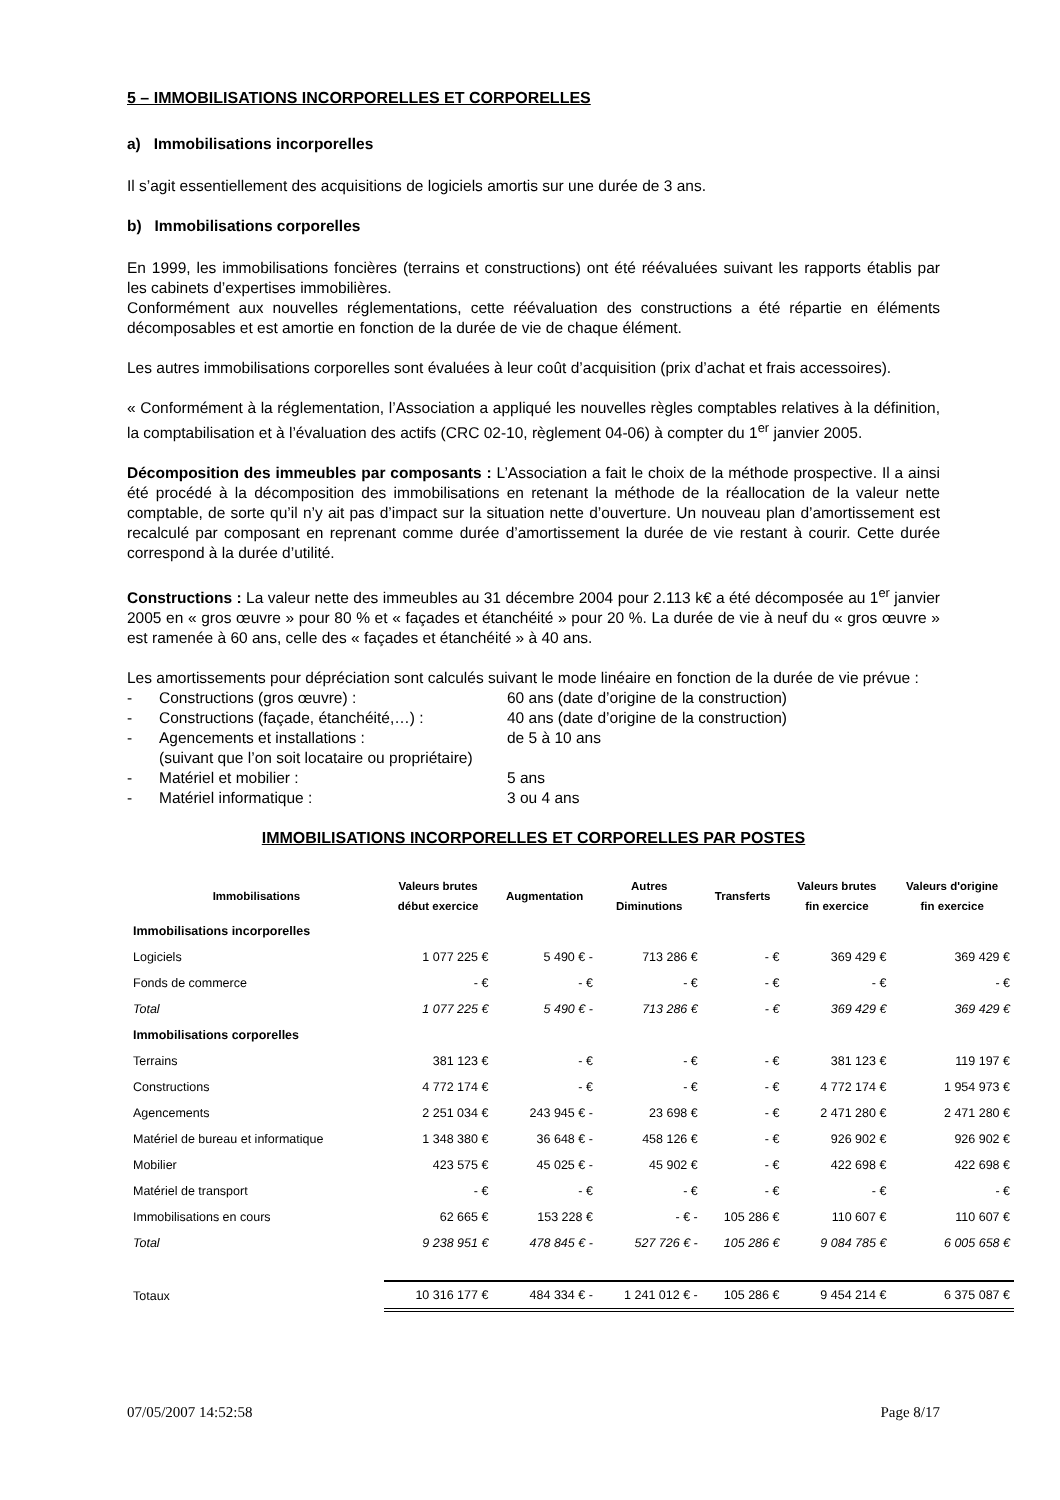5 – IMMOBILISATIONS INCORPORELLES ET CORPORELLES
a) Immobilisations incorporelles
Il s’agit essentiellement des acquisitions de logiciels amortis sur une durée de 3 ans.
b) Immobilisations corporelles
En 1999, les immobilisations foncières (terrains et constructions) ont été réévaluées suivant les rapports établis par les cabinets d’expertises immobilières.
Conformément aux nouvelles réglementations, cette réévaluation des constructions a été répartie en éléments décomposables et est amortie en fonction de la durée de vie de chaque élément.
Les autres immobilisations corporelles sont évaluées à leur coût d’acquisition (prix d’achat et frais accessoires).
« Conformément à la réglementation, l’Association a appliqué les nouvelles règles comptables relatives à la définition, la comptabilisation et à l’évaluation des actifs (CRC 02-10, règlement 04-06) à compter du 1<sup>er</sup> janvier 2005.
Décomposition des immeubles par composants : L’Association a fait le choix de la méthode prospective. Il a ainsi été procédé à la décomposition des immobilisations en retenant la méthode de la réallocation de la valeur nette comptable, de sorte qu’il n’y ait pas d’impact sur la situation nette d’ouverture. Un nouveau plan d’amortissement est recalculé par composant en reprenant comme durée d’amortissement la durée de vie restant à courir. Cette durée correspond à la durée d’utilité.
Constructions : La valeur nette des immeubles au 31 décembre 2004 pour 2.113 k€ a été décomposée au 1<sup>er</sup> janvier 2005 en « gros œuvre » pour 80 % et « façades et étanchéité » pour 20 %. La durée de vie à neuf du « gros œuvre » est ramenée à 60 ans, celle des « façades et étanchéité » à 40 ans.
Les amortissements pour dépréciation sont calculés suivant le mode linéaire en fonction de la durée de vie prévue :
- Constructions (gros œuvre) : 60 ans (date d’origine de la construction)
- Constructions (façade, étanchéité,…) : 40 ans (date d’origine de la construction)
- Agencements et installations : de 5 à 10 ans
(suivant que l’on soit locataire ou propriétaire)
- Matériel et mobilier : 5 ans
- Matériel informatique : 3 ou 4 ans
IMMOBILISATIONS INCORPORELLES ET CORPORELLES PAR POSTES
| Immobilisations | Valeurs brutes début exercice | Augmentation | Autres Diminutions | Transferts | Valeurs brutes fin exercice | Valeurs d'origine fin exercice |
| --- | --- | --- | --- | --- | --- | --- |
| Immobilisations incorporelles | | | | | | |
| Logiciels | 1 077 225 € | 5 490 € - | 713 286 € | - € | 369 429 € | 369 429 € |
| Fonds de commerce | - € | - € | - € | - € | - € | - € |
| Total | 1 077 225 € | 5 490 € - | 713 286 € | - € | 369 429 € | 369 429 € |
| Immobilisations corporelles | | | | | | |
| Terrains | 381 123 € | - € | - € | - € | 381 123 € | 119 197 € |
| Constructions | 4 772 174 € | - € | - € | - € | 4 772 174 € | 1 954 973 € |
| Agencements | 2 251 034 € | 243 945 € - | 23 698 € | - € | 2 471 280 € | 2 471 280 € |
| Matériel de bureau et informatique | 1 348 380 € | 36 648 € - | 458 126 € | - € | 926 902 € | 926 902 € |
| Mobilier | 423 575 € | 45 025 € - | 45 902 € | - € | 422 698 € | 422 698 € |
| Matériel de transport | - € | - € | - € | - € | - € | - € |
| Immobilisations en cours | 62 665 € | 153 228 € | - € - | 105 286 € | 110 607 € | 110 607 € |
| Total | 9 238 951 € | 478 845 € - | 527 726 € - | 105 286 € | 9 084 785 € | 6 005 658 € |
| Totaux | 10 316 177 € | 484 334 € - | 1 241 012 € - | 105 286 € | 9 454 214 € | 6 375 087 € |
07/05/2007 14:52:58 Page 8/17